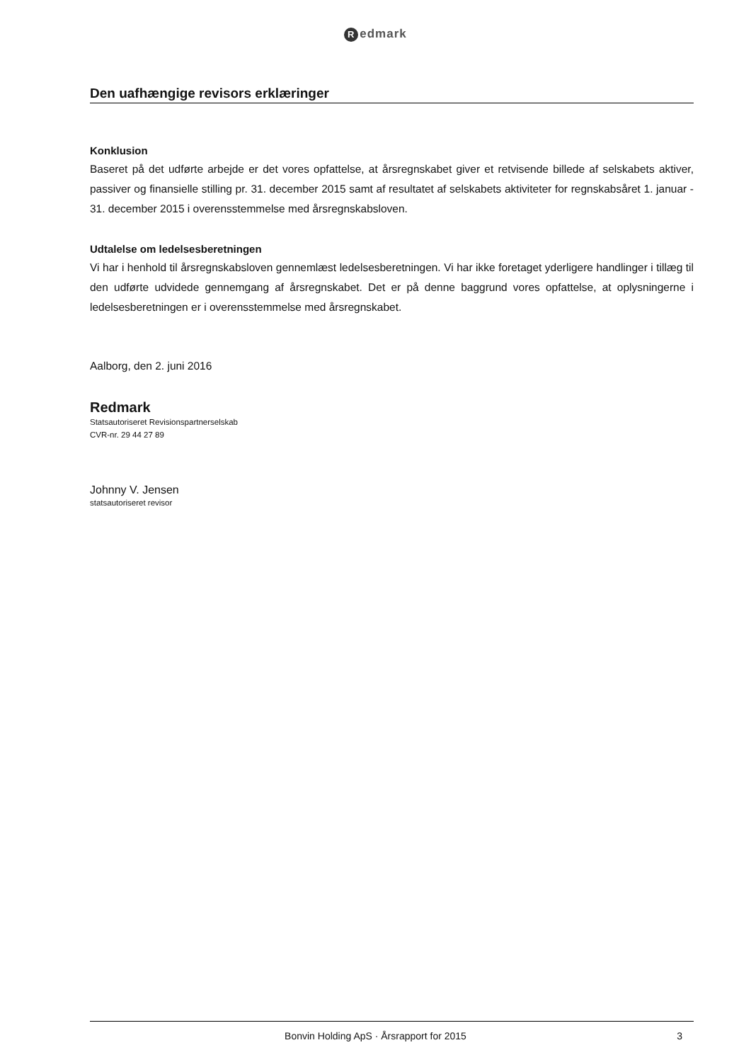Redmark
Den uafhængige revisors erklæringer
Konklusion
Baseret på det udførte arbejde er det vores opfattelse, at årsregnskabet giver et retvisende billede af selskabets aktiver, passiver og finansielle stilling pr. 31. december 2015 samt af resultatet af selskabets aktiviteter for regnskabsåret 1. januar - 31. december 2015 i overensstemmelse med årsregnskabsloven.
Udtalelse om ledelsesberetningen
Vi har i henhold til årsregnskabsloven gennemlæst ledelsesberetningen. Vi har ikke foretaget yderligere handlinger i tillæg til den udførte udvidede gennemgang af årsregnskabet. Det er på denne baggrund vores opfattelse, at oplysningerne i ledelsesberetningen er i overensstemmelse med årsregnskabet.
Aalborg, den 2. juni 2016
Redmark
Statsautoriseret Revisionspartnerselskab
CVR-nr. 29 44 27 89
Johnny V. Jensen
statsautoriseret revisor
Bonvin Holding ApS · Årsrapport for 2015
3